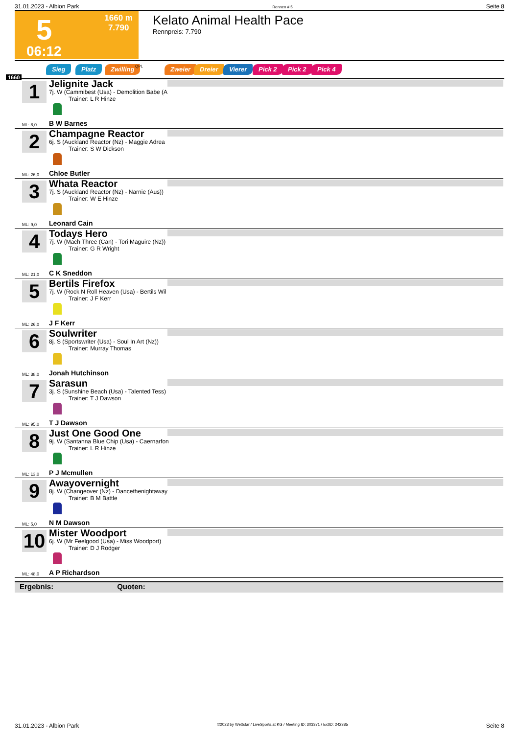31.01.2023 - Albion Park Rennen # 5 Seite 8
5 1660 m
7.790
06:12
Kelato Animal Health Pace
Rennpreis: 7.790
Sieg Platz Zwilling QPL Zweier Dreier Vierer Pick 2 Pick 2 Pick 4
1660
1
Jelignite Jack
7j. W (Cammibest (Usa) - Demolition Babe (A
Trainer: L R Hinze
ML: 8,0 B W Barnes
2
Champagne Reactor
6j. S (Auckland Reactor (Nz) - Maggie Adrea
Trainer: S W Dickson
ML: 26,0 Chloe Butler
3
Whata Reactor
7j. S (Auckland Reactor (Nz) - Narnie (Aus))
Trainer: W E Hinze
ML: 9,0 Leonard Cain
4
Todays Hero
7j. W (Mach Three (Can) - Tori Maguire (Nz))
Trainer: G R Wright
ML: 21,0 C K Sneddon
5
Bertils Firefox
7j. W (Rock N Roll Heaven (Usa) - Bertils Wil
Trainer: J F Kerr
ML: 26,0 J F Kerr
6
Soulwriter
8j. S (Sportswriter (Usa) - Soul In Art (Nz))
Trainer: Murray Thomas
ML: 38,0 Jonah Hutchinson
7
Sarasun
3j. S (Sunshine Beach (Usa) - Talented Tess)
Trainer: T J Dawson
ML: 95,0 T J Dawson
8
Just One Good One
9j. W (Santanna Blue Chip (Usa) - Caernarfon
Trainer: L R Hinze
ML: 13,0 P J Mcmullen
9
Awayovernight
8j. W (Changeover (Nz) - Dancethenightaway
Trainer: B M Battle
ML: 5,0 N M Dawson
10
Mister Woodport
6j. W (Mr Feelgood (Usa) - Miss Woodport)
Trainer: D J Rodger
ML: 48,0 A P Richardson
Ergebnis: Quoten:
31.01.2023 - Albion Park ©2023 by Wettstar / LiveSports.at KG / Meeting ID: 303371 / ExtID: 242385 Seite 8